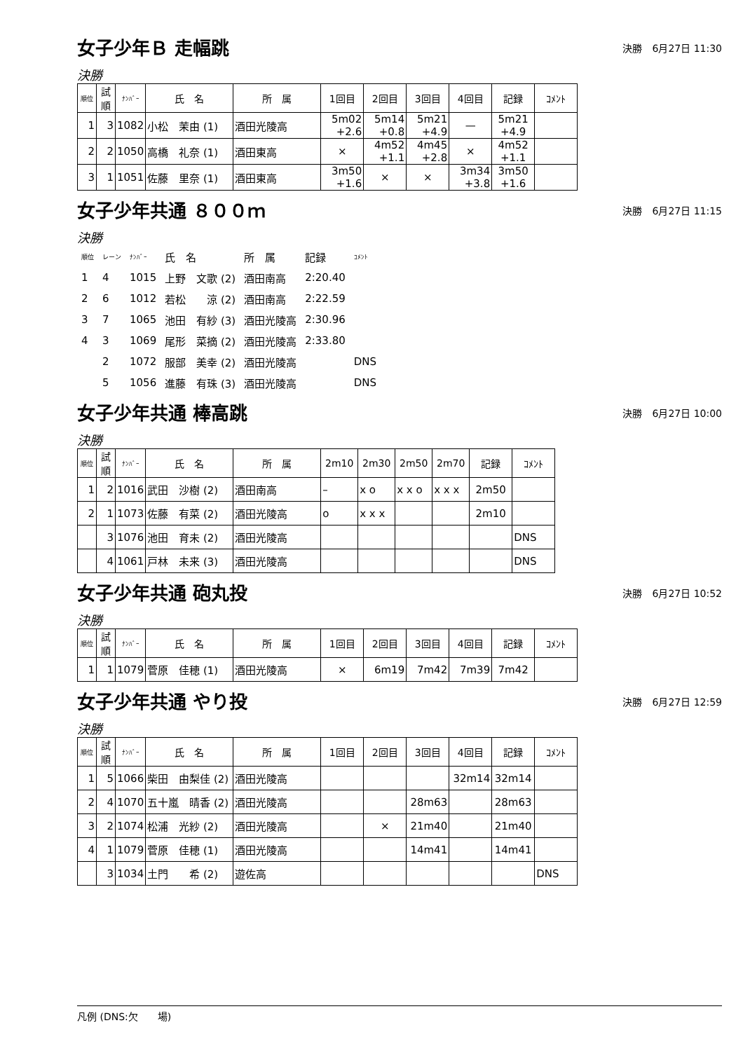女子少年Ｂ 走幅跳
決勝　6月27日 11:30
決勝
| 順位 | 試順 | ﾅﾝﾊﾞｰ | 氏 名 | 所 属 | 1回目 | 2回目 | 3回目 | 4回目 | 記録 | ｺﾒﾝﾄ |
| --- | --- | --- | --- | --- | --- | --- | --- | --- | --- | --- |
| 1 | 3 | 1082 | 小松 茉由 (1) | 酒田光陵高 | 5m02 +2.6 | 5m14 +0.8 | 5m21 +4.9 | — | 5m21 +4.9 | |
| 2 | 2 | 1050 | 高橋 礼奈 (1) | 酒田東高 | × | 4m52 +1.1 | 4m45 +2.8 | × | 4m52 +1.1 | |
| 3 | 1 | 1051 | 佐藤 里奈 (1) | 酒田東高 | 3m50 +1.6 | × | × | 3m34 +3.8 | 3m50 +1.6 | |
女子少年共通 ８００ｍ
決勝　6月27日 11:15
決勝
| 順位 | レーン | ﾅﾝﾊﾞｰ | 氏 名 | 所 属 | 記録 | ｺﾒﾝﾄ |
| 1 | 4 | 1015 | 上野 文歌 (2) | 酒田南高 | 2:20.40 | |
| 2 | 6 | 1012 | 若松 涼 (2) | 酒田南高 | 2:22.59 | |
| 3 | 7 | 1065 | 池田 有紗 (3) | 酒田光陵高 | 2:30.96 | |
| 4 | 3 | 1069 | 尾形 菜摘 (2) | 酒田光陵高 | 2:33.80 | |
| | 2 | 1072 | 服部 美幸 (2) | 酒田光陵高 | | DNS |
| | 5 | 1056 | 進藤 有珠 (3) | 酒田光陵高 | | DNS |
女子少年共通 棒高跳
決勝　6月27日 10:00
決勝
| 順位 | 試順 | ﾅﾝﾊﾞｰ | 氏 名 | 所 属 | 2m10 | 2m30 | 2m50 | 2m70 | 記録 | ｺﾒﾝﾄ |
| --- | --- | --- | --- | --- | --- | --- | --- | --- | --- | --- |
| 1 | 2 | 1016 | 武田 沙樹 (2) | 酒田南高 | – | x o | x x o | x x x | 2m50 | |
| 2 | 1 | 1073 | 佐藤 有菜 (2) | 酒田光陵高 | o | x x x | | | 2m10 | |
| | 3 | 1076 | 池田 育未 (2) | 酒田光陵高 | | | | | | DNS |
| | 4 | 1061 | 戸林 未来 (3) | 酒田光陵高 | | | | | | DNS |
女子少年共通 砲丸投
決勝　6月27日 10:52
決勝
| 順位 | 試順 | ﾅﾝﾊﾞｰ | 氏 名 | 所 属 | 1回目 | 2回目 | 3回目 | 4回目 | 記録 | ｺﾒﾝﾄ |
| --- | --- | --- | --- | --- | --- | --- | --- | --- | --- | --- |
| 1 | 1 | 1079 | 菅原 佳穂 (1) | 酒田光陵高 | × | 6m19 | 7m42 | 7m39 | 7m42 | |
女子少年共通 やり投
決勝　6月27日 12:59
決勝
| 順位 | 試順 | ﾅﾝﾊﾞｰ | 氏 名 | 所 属 | 1回目 | 2回目 | 3回目 | 4回目 | 記録 | ｺﾒﾝﾄ |
| --- | --- | --- | --- | --- | --- | --- | --- | --- | --- | --- |
| 1 | 5 | 1066 | 柴田 由梨佳 (2) | 酒田光陵高 | | | | 32m14 | 32m14 | |
| 2 | 4 | 1070 | 五十嵐 晴香 (2) | 酒田光陵高 | | | 28m63 | | 28m63 | |
| 3 | 2 | 1074 | 松浦 光紗 (2) | 酒田光陵高 | | × | 21m40 | | 21m40 | |
| 4 | 1 | 1079 | 菅原 佳穂 (1) | 酒田光陵高 | | | 14m41 | | 14m41 | |
| | 3 | 1034 | 土門 希 (2) | 遊佐高 | | | | | | DNS |
凡例 (DNS:欠　　場)